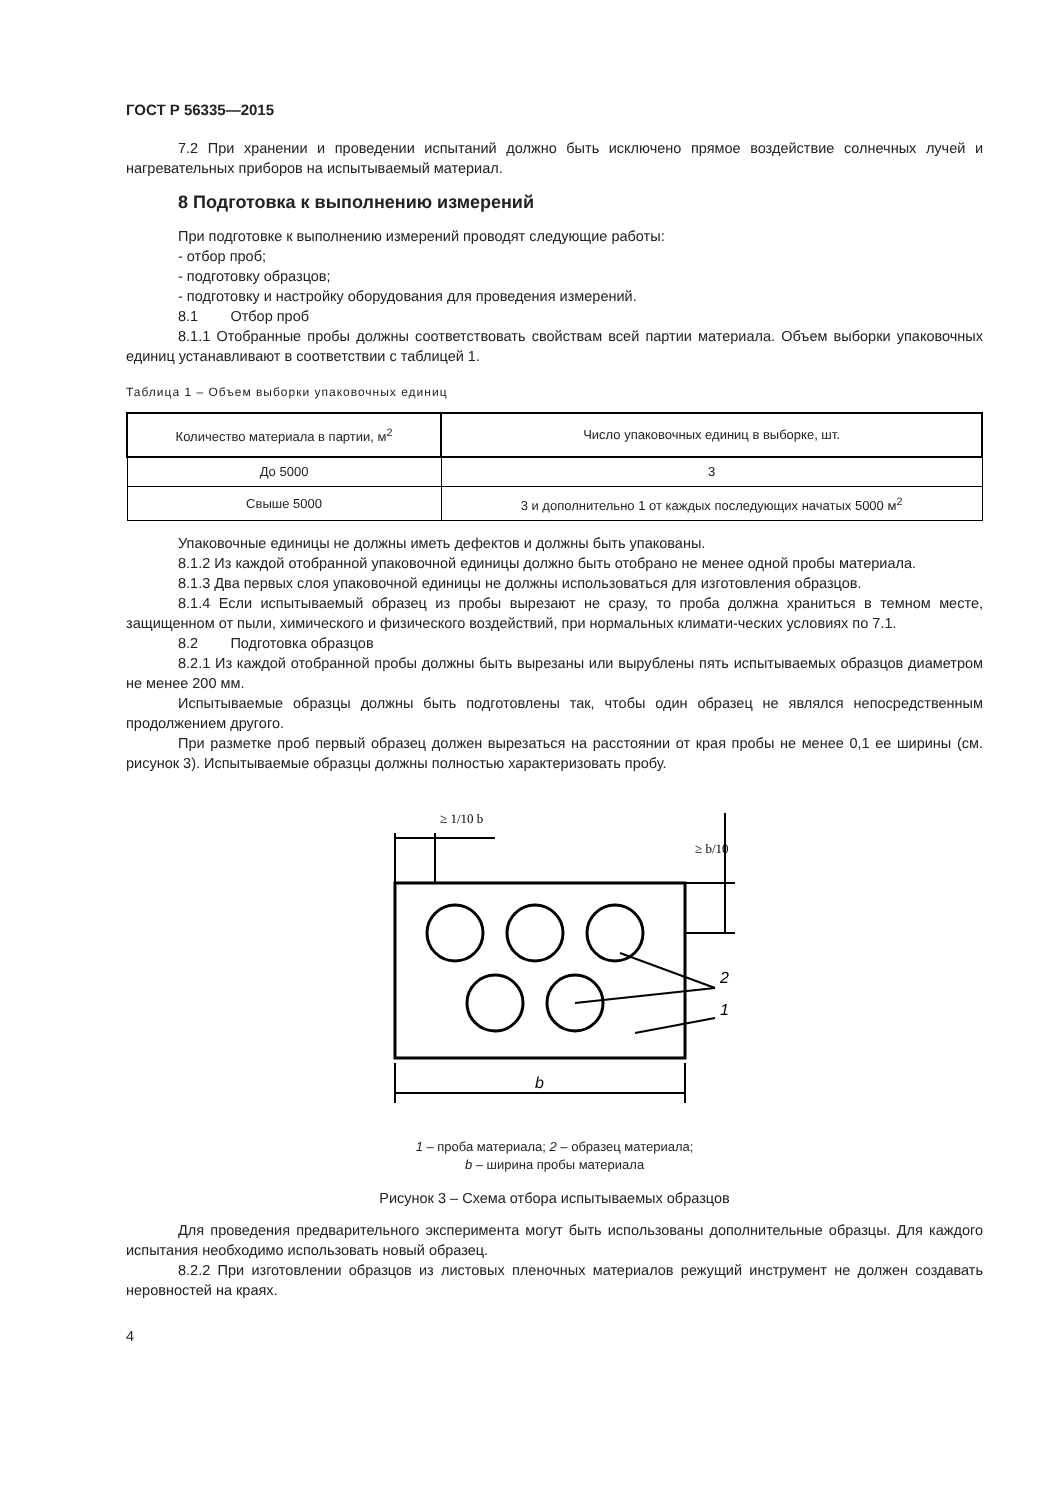ГОСТ Р 56335—2015
7.2 При хранении и проведении испытаний должно быть исключено прямое воздействие солнечных лучей и нагревательных приборов на испытываемый материал.
8 Подготовка к выполнению измерений
При подготовке к выполнению измерений проводят следующие работы:
- отбор проб;
- подготовку образцов;
- подготовку и настройку оборудования для проведения измерений.
8.1 Отбор проб
8.1.1 Отобранные пробы должны соответствовать свойствам всей партии материала. Объем выборки упаковочных единиц устанавливают в соответствии с таблицей 1.
Таблица 1 – Объем выборки упаковочных единиц
| Количество материала в партии, м<sup>2</sup> | Число упаковочных единиц в выборке, шт. |
| --- | --- |
| До 5000 | 3 |
| Свыше 5000 | 3 и дополнительно 1 от каждых последующих начатых 5000 м<sup>2</sup> |
Упаковочные единицы не должны иметь дефектов и должны быть упакованы.
8.1.2 Из каждой отобранной упаковочной единицы должно быть отобрано не менее одной пробы материала.
8.1.3 Два первых слоя упаковочной единицы не должны использоваться для изготовления образцов.
8.1.4 Если испытываемый образец из пробы вырезают не сразу, то проба должна храниться в темном месте, защищенном от пыли, химического и физического воздействий, при нормальных климати-ческих условиях по 7.1.
8.2 Подготовка образцов
8.2.1 Из каждой отобранной пробы должны быть вырезаны или вырублены пять испытываемых образцов диаметром не менее 200 мм.
Испытываемые образцы должны быть подготовлены так, чтобы один образец не являлся непосредственным продолжением другого.
При разметке проб первый образец должен вырезаться на расстоянии от края пробы не менее 0,1 ее ширины (см. рисунок 3). Испытываемые образцы должны полностью характеризовать пробу.
≥ 1/10 b
≥ b/10
2
1
b
1 – проба материала; 2 – образец материала;
b – ширина пробы материала
Рисунок 3 – Схема отбора испытываемых образцов
Для проведения предварительного эксперимента могут быть использованы дополнительные образцы. Для каждого испытания необходимо использовать новый образец.
8.2.2 При изготовлении образцов из листовых пленочных материалов режущий инструмент не должен создавать неровностей на краях.
4